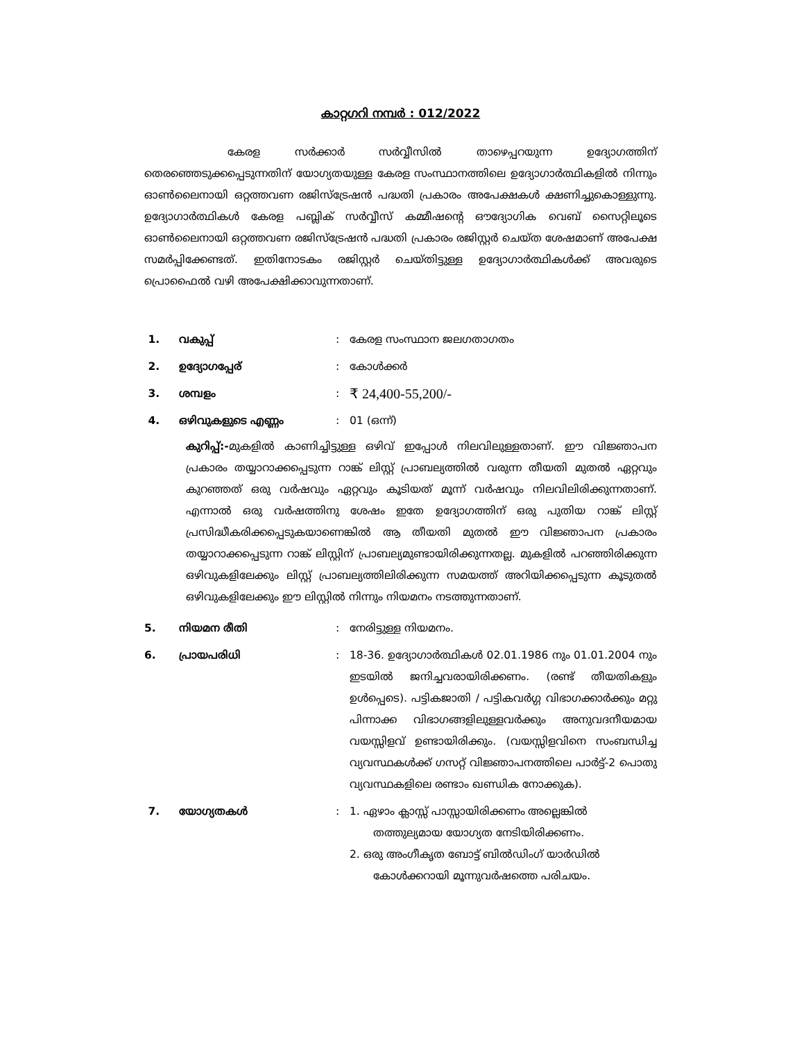കാറ്റഗറി നമ്പർ : 012/2022
കേരള സർക്കാർ സർവ്വീസിൽ താഴെപ്പറയുന്ന ഉദ്യോഗത്തിന് തെരഞ്ഞെടുക്കപ്പെടുന്നതിന് യോഗ്യതയുള്ള കേരള സംസ്ഥാനത്തിലെ ഉദ്യോഗാർത്ഥികളിൽ നിന്നും ഓൺലൈനായി ഒറ്റത്തവണ രജിസ്ട്രേഷൻ പദ്ധതി പ്രകാരം അപേക്ഷകൾ ക്ഷണിച്ചുകൊള്ളുന്നു. ഉദ്യോഗാർത്ഥികൾ കേരള പബ്ലിക് സർവ്വീസ് കമ്മീഷന്റെ ഔദ്യോഗിക വെബ് സൈറ്റിലൂടെ ഓൺലൈനായി ഒറ്റത്തവണ രജിസ്ട്രേഷൻ പദ്ധതി പ്രകാരം രജിസ്റ്റർ ചെയ്ത ശേഷമാണ് അപേക്ഷ സമർപ്പിക്കേണ്ടത്. ഇതിനോടകം രജിസ്റ്റർ ചെയ്തിട്ടുള്ള ഉദ്യോഗാർത്ഥികൾക്ക് അവരുടെ പ്രൊഫൈൽ വഴി അപേക്ഷിക്കാവുന്നതാണ്.
1. വകുപ്പ്: കേരള സംസ്ഥാന ജലഗതാഗതം
2. ഉദ്യോഗപ്പേര്: കോൾക്കർ
3. ശമ്പളം: ₹ 24,400-55,200/-
4. ഒഴിവുകളുടെ എണ്ണം: 01 (ഒന്ന്)
കുറിപ്പ്:-മുകളിൽ കാണിച്ചിട്ടുള്ള ഒഴിവ് ഇപ്പോൾ നിലവിലുള്ളതാണ്. ഈ വിജ്ഞാപന പ്രകാരം തയ്യാറാക്കപ്പെടുന്ന റാങ്ക് ലിസ്റ്റ് പ്രാബല്യത്തിൽ വരുന്ന തീയതി മുതൽ ഏറ്റവും കുറഞ്ഞത് ഒരു വർഷവും ഏറ്റവും കൂടിയത് മൂന്ന് വർഷവും നിലവിലിരിക്കുന്നതാണ്. എന്നാൽ ഒരു വർഷത്തിനു ശേഷം ഇതേ ഉദ്യോഗത്തിന് ഒരു പുതിയ റാങ്ക് ലിസ്റ്റ് പ്രസിദ്ധീകരിക്കപ്പെടുകയാണെങ്കിൽ ആ തീയതി മുതൽ ഈ വിജ്ഞാപന പ്രകാരം തയ്യാറാക്കപ്പെടുന്ന റാങ്ക് ലിസ്റ്റിന് പ്രാബല്യമുണ്ടായിരിക്കുന്നതല്ല. മുകളിൽ പറഞ്ഞിരിക്കുന്ന ഒഴിവുകളിലേക്കും ലിസ്റ്റ് പ്രാബല്യത്തിലിരിക്കുന്ന സമയത്ത് അറിയിക്കപ്പെടുന്ന കൂടുതൽ ഒഴിവുകളിലേക്കും ഈ ലിസ്റ്റിൽ നിന്നും നിയമനം നടത്തുന്നതാണ്.
5. നിയമന രീതി: നേരിട്ടുള്ള നിയമനം.
6. പ്രായപരിധി: 18-36. ഉദ്യോഗാർത്ഥികൾ 02.01.1986 നും 01.01.2004 നും ഇടയിൽ ജനിച്ചവരായിരിക്കണം. (രണ്ട് തീയതികളും ഉൾപ്പെടെ). പട്ടികജാതി / പട്ടികവർഗ്ഗ വിഭാഗക്കാർക്കും മറ്റു പിന്നാക്ക വിഭാഗങ്ങളിലുള്ളവർക്കും അനുവദനീയമായ വയസ്സിളവ് ഉണ്ടായിരിക്കും. (വയസ്സിളവിനെ സംബന്ധിച്ച വ്യവസ്ഥകൾക്ക് ഗസറ്റ് വിജ്ഞാപനത്തിലെ പാർട്ട്-2 പൊതു വ്യവസ്ഥകളിലെ രണ്ടാം ഖണ്ഡിക നോക്കുക).
7. യോഗ്യതകൾ: 1. ഏഴാം ക്ലാസ്സ് പാസ്സായിരിക്കണം അല്ലെങ്കിൽ
തത്തുല്യമായ യോഗ്യത നേടിയിരിക്കണം.
2. ഒരു അംഗീകൃത ബോട്ട് ബിൽഡിംഗ് യാർഡിൽ
കോൾക്കറായി മൂന്നുവർഷത്തെ പരിചയം.